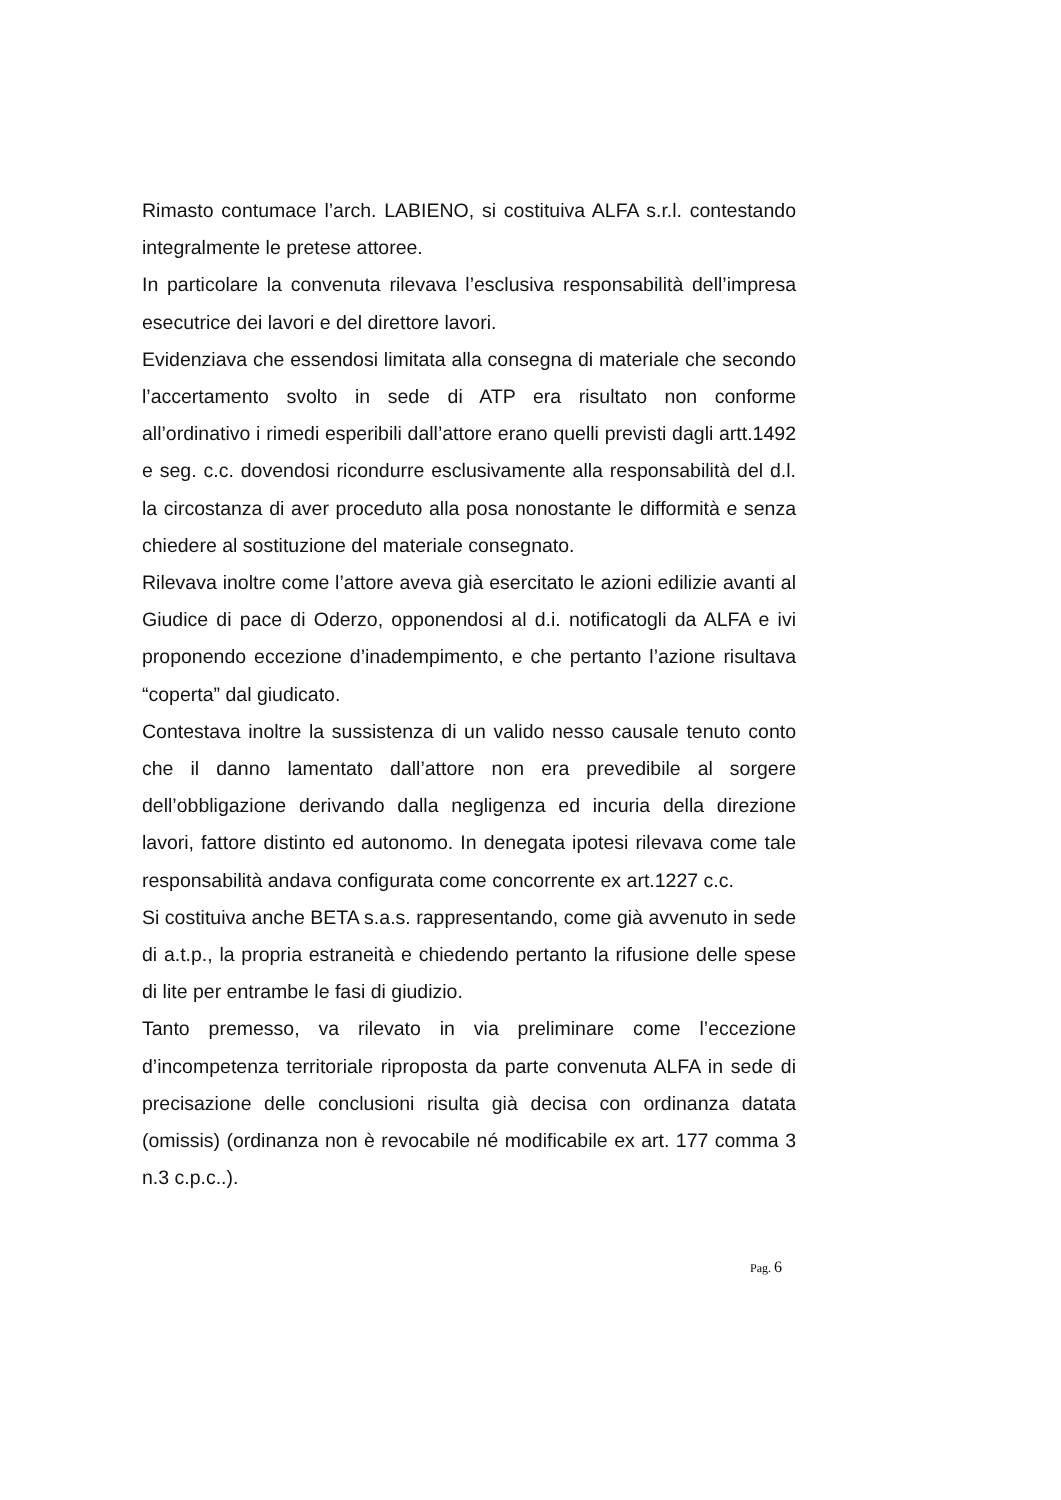Rimasto contumace l’arch. LABIENO, si costituiva ALFA s.r.l. contestando integralmente le pretese attoree.
In particolare la convenuta rilevava l’esclusiva responsabilità dell’impresa esecutrice dei lavori e del direttore lavori.
Evidenziava che essendosi limitata alla consegna di materiale che secondo l’accertamento svolto in sede di ATP era risultato non conforme all’ordinativo i rimedi esperibili dall’attore erano quelli previsti dagli artt.1492 e seg. c.c. dovendosi ricondurre esclusivamente alla responsabilità del d.l. la circostanza di aver proceduto alla posa nonostante le difformità e senza chiedere al sostituzione del materiale consegnato.
Rilevava inoltre come l’attore aveva già esercitato le azioni edilizie avanti al Giudice di pace di Oderzo, opponendosi al d.i. notificatogli da ALFA e ivi proponendo eccezione d’inadempimento, e che pertanto l’azione risultava “coperta” dal giudicato.
Contestava inoltre la sussistenza di un valido nesso causale tenuto conto che il danno lamentato dall’attore non era prevedibile al sorgere dell’obbligazione derivando dalla negligenza ed incuria della direzione lavori, fattore distinto ed autonomo. In denegata ipotesi rilevava come tale responsabilità andava configurata come concorrente ex art.1227 c.c.
Si costituiva anche BETA s.a.s. rappresentando, come già avvenuto in sede di a.t.p., la propria estraneità e chiedendo pertanto la rifusione delle spese di lite per entrambe le fasi di giudizio.
Tanto premesso, va rilevato in via preliminare come l’eccezione d’incompetenza territoriale riproposta da parte convenuta ALFA in sede di precisazione delle conclusioni risulta già decisa con ordinanza datata (omissis) (ordinanza non è revocabile né modificabile ex art. 177 comma 3 n.3 c.p.c..).
Pag. 6